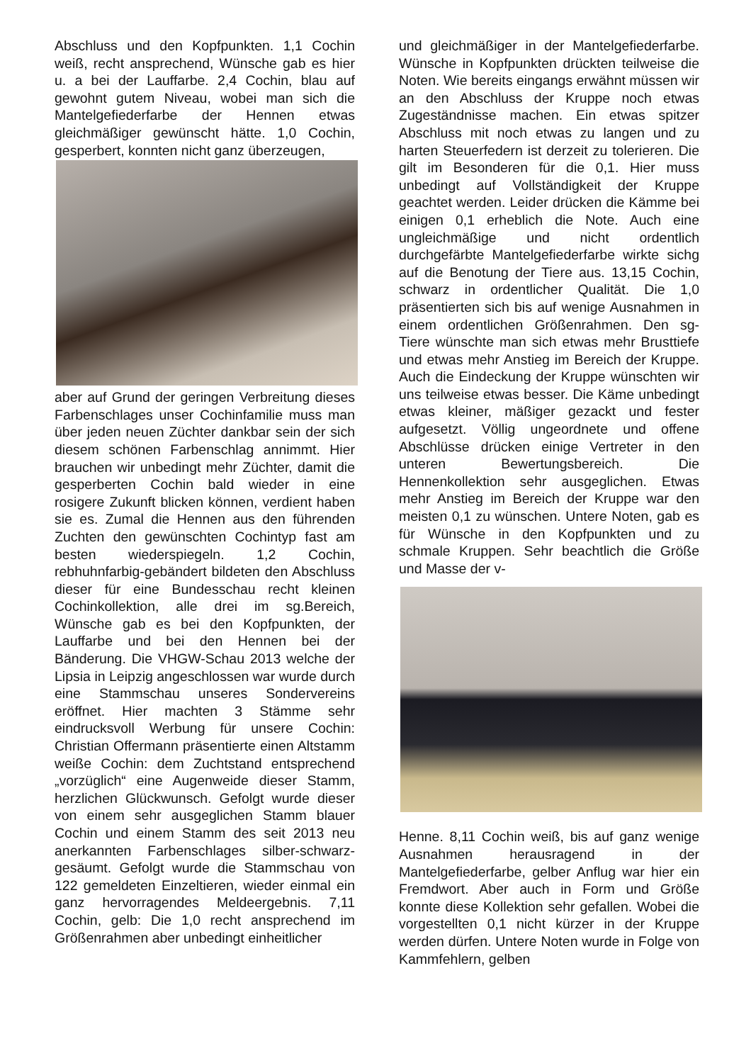Abschluss und den Kopfpunkten. 1,1 Cochin weiß, recht ansprechend, Wünsche gab es hier u. a bei der Lauffarbe. 2,4 Cochin, blau auf gewohnt gutem Niveau, wobei man sich die Mantelgefiederfarbe der Hennen etwas gleichmäßiger gewünscht hätte. 1,0 Cochin, gesperbert, konnten nicht ganz überzeugen,
aber auf Grund der geringen Verbreitung dieses Farbenschlages unser Cochinfamilie muss man über jeden neuen Züchter dankbar sein der sich diesem schönen Farbenschlag annimmt. Hier brauchen wir unbedingt mehr Züchter, damit die gesperberten Cochin bald wieder in eine rosigere Zukunft blicken können, verdient haben sie es. Zumal die Hennen aus den führenden Zuchten den gewünschten Cochintyp fast am besten wiederspiegeln. 1,2 Cochin, rebhuhnfarbig-gebändert bildeten den Abschluss dieser für eine Bundesschau recht kleinen Cochinkollektion, alle drei im sg.Bereich, Wünsche gab es bei den Kopfpunkten, der Lauffarbe und bei den Hennen bei der Bänderung. Die VHGW-Schau 2013 welche der Lipsia in Leipzig angeschlossen war wurde durch eine Stammschau unseres Sondervereins eröffnet. Hier machten 3 Stämme sehr eindrucksvoll Werbung für unsere Cochin: Christian Offermann präsentierte einen Altstamm weiße Cochin: dem Zuchtstand entsprechend „vorzüglich“ eine Augenweide dieser Stamm, herzlichen Glückwunsch. Gefolgt wurde dieser von einem sehr ausgeglichen Stamm blauer Cochin und einem Stamm des seit 2013 neu anerkannten Farbenschlages silber-schwarz-gesäumt. Gefolgt wurde die Stammschau von 122 gemeldeten Einzeltieren, wieder einmal ein ganz hervorragendes Meldeergebnis. 7,11 Cochin, gelb: Die 1,0 recht ansprechend im Größenrahmen aber unbedingt einheitlicher
und gleichmäßiger in der Mantelgefiederfarbe. Wünsche in Kopfpunkten drückten teilweise die Noten. Wie bereits eingangs erwähnt müssen wir an den Abschluss der Kruppe noch etwas Zugeständnisse machen. Ein etwas spitzer Abschluss mit noch etwas zu langen und zu harten Steuerfedern ist derzeit zu tolerieren. Die gilt im Besonderen für die 0,1. Hier muss unbedingt auf Vollständigkeit der Kruppe geachtet werden. Leider drücken die Kämme bei einigen 0,1 erheblich die Note. Auch eine ungleichmäßige und nicht ordentlich durchgefärbte Mantelgefiederfarbe wirkte sichg auf die Benotung der Tiere aus. 13,15 Cochin, schwarz in ordentlicher Qualität. Die 1,0 präsentierten sich bis auf wenige Ausnahmen in einem ordentlichen Größenrahmen. Den sg-Tiere wünschte man sich etwas mehr Brusttiefe und etwas mehr Anstieg im Bereich der Kruppe. Auch die Eindeckung der Kruppe wünschten wir uns teilweise etwas besser. Die Käme unbedingt etwas kleiner, mäßiger gezackt und fester aufgesetzt. Völlig ungeordnete und offene Abschlüsse drücken einige Vertreter in den unteren Bewertungsbereich. Die Hennenkollektion sehr ausgeglichen. Etwas mehr Anstieg im Bereich der Kruppe war den meisten 0,1 zu wünschen. Untere Noten, gab es für Wünsche in den Kopfpunkten und zu schmale Kruppen. Sehr beachtlich die Größe und Masse der v-
Henne. 8,11 Cochin weiß, bis auf ganz wenige Ausnahmen herausragend in der Mantelgefiederfarbe, gelber Anflug war hier ein Fremdwort. Aber auch in Form und Größe konnte diese Kollektion sehr gefallen. Wobei die vorgestellten 0,1 nicht kürzer in der Kruppe werden dürfen. Untere Noten wurde in Folge von Kammfehlern, gelben